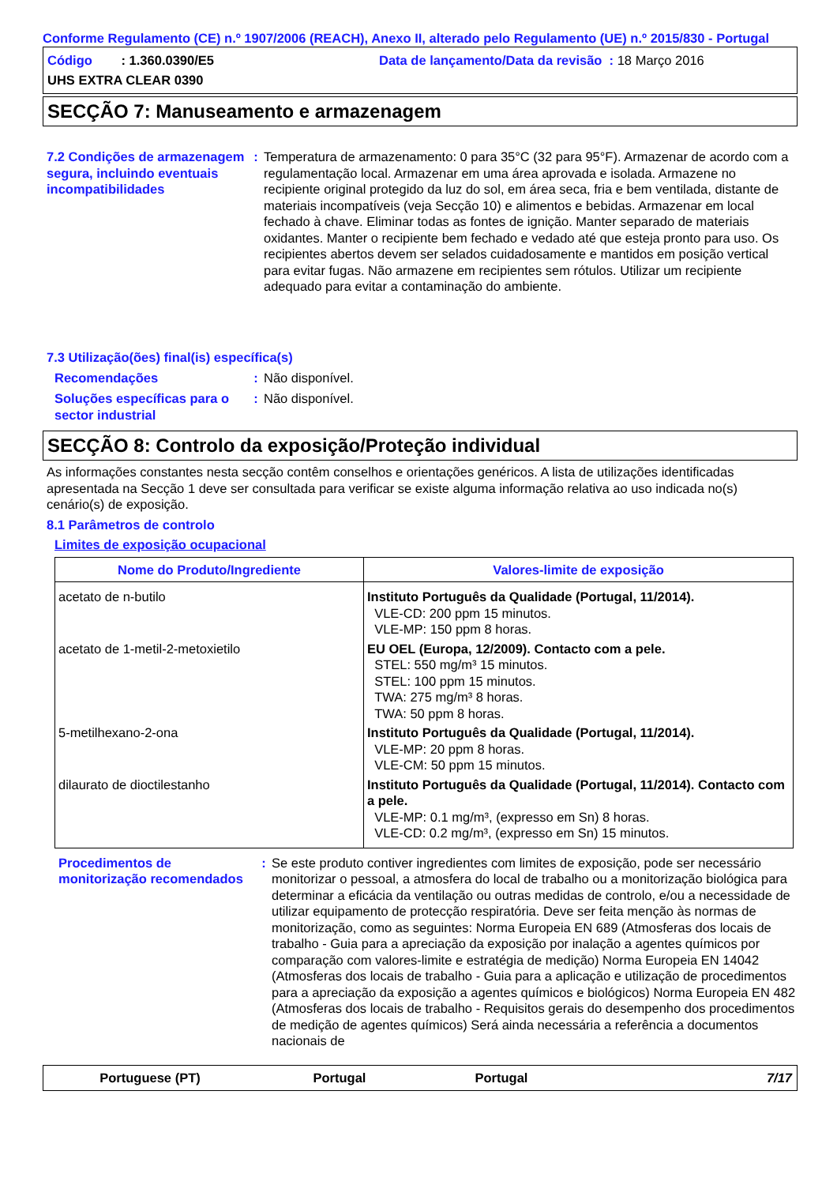Conforme Regulamento (CE) n.º 1907/2006 (REACH), Anexo II, alterado pelo Regulamento (UE) n.º 2015/830 - Portugal
Código : 1.360.0390/E5 Data de lançamento/Data da revisão : 18 Março 2016
UHS EXTRA CLEAR 0390
SECÇÃO 7: Manuseamento e armazenagem
7.2 Condições de armazenagem segura, incluindo eventuais incompatibilidades
: Temperatura de armazenamento: 0 para 35°C (32 para 95°F). Armazenar de acordo com a regulamentação local. Armazenar em uma área aprovada e isolada. Armazene no recipiente original protegido da luz do sol, em área seca, fria e bem ventilada, distante de materiais incompatíveis (veja Secção 10) e alimentos e bebidas. Armazenar em local fechado à chave. Eliminar todas as fontes de ignição. Manter separado de materiais oxidantes. Manter o recipiente bem fechado e vedado até que esteja pronto para uso. Os recipientes abertos devem ser selados cuidadosamente e mantidos em posição vertical para evitar fugas. Não armazene em recipientes sem rótulos. Utilizar um recipiente adequado para evitar a contaminação do ambiente.
7.3 Utilização(ões) final(is) específica(s)
Recomendações : Não disponível.
Soluções específicas para o sector industrial
: Não disponível.
SECÇÃO 8: Controlo da exposição/Proteção individual
As informações constantes nesta secção contêm conselhos e orientações genéricos. A lista de utilizações identificadas apresentada na Secção 1 deve ser consultada para verificar se existe alguma informação relativa ao uso indicada no(s) cenário(s) de exposição.
8.1 Parâmetros de controlo
Limites de exposição ocupacional
| Nome do Produto/Ingrediente | Valores-limite de exposição |
| --- | --- |
| acetato de n-butilo | Instituto Português da Qualidade (Portugal, 11/2014). VLE-CD: 200 ppm 15 minutos. VLE-MP: 150 ppm 8 horas. |
| acetato de 1-metil-2-metoxietilo | EU OEL (Europa, 12/2009). Contacto com a pele. STEL: 550 mg/m³ 15 minutos. STEL: 100 ppm 15 minutos. TWA: 275 mg/m³ 8 horas. TWA: 50 ppm 8 horas. |
| 5-metilhexano-2-ona | Instituto Português da Qualidade (Portugal, 11/2014). VLE-MP: 20 ppm 8 horas. VLE-CM: 50 ppm 15 minutos. |
| dilaurato de dioctilestanho | Instituto Português da Qualidade (Portugal, 11/2014). Contacto com a pele. VLE-MP: 0.1 mg/m³, (expresso em Sn) 8 horas. VLE-CD: 0.2 mg/m³, (expresso em Sn) 15 minutos. |
Procedimentos de monitorização recomendados
: Se este produto contiver ingredientes com limites de exposição, pode ser necessário monitorizar o pessoal, a atmosfera do local de trabalho ou a monitorização biológica para determinar a eficácia da ventilação ou outras medidas de controlo, e/ou a necessidade de utilizar equipamento de protecção respiratória. Deve ser feita menção às normas de monitorização, como as seguintes: Norma Europeia EN 689 (Atmosferas dos locais de trabalho - Guia para a apreciação da exposição por inalação a agentes químicos por comparação com valores-limite e estratégia de medição) Norma Europeia EN 14042 (Atmosferas dos locais de trabalho - Guia para a aplicação e utilização de procedimentos para a apreciação da exposição a agentes químicos e biológicos) Norma Europeia EN 482 (Atmosferas dos locais de trabalho - Requisitos gerais do desempenho dos procedimentos de medição de agentes químicos) Será ainda necessária a referência a documentos nacionais de
Portuguese (PT) Portugal Portugal 7/17